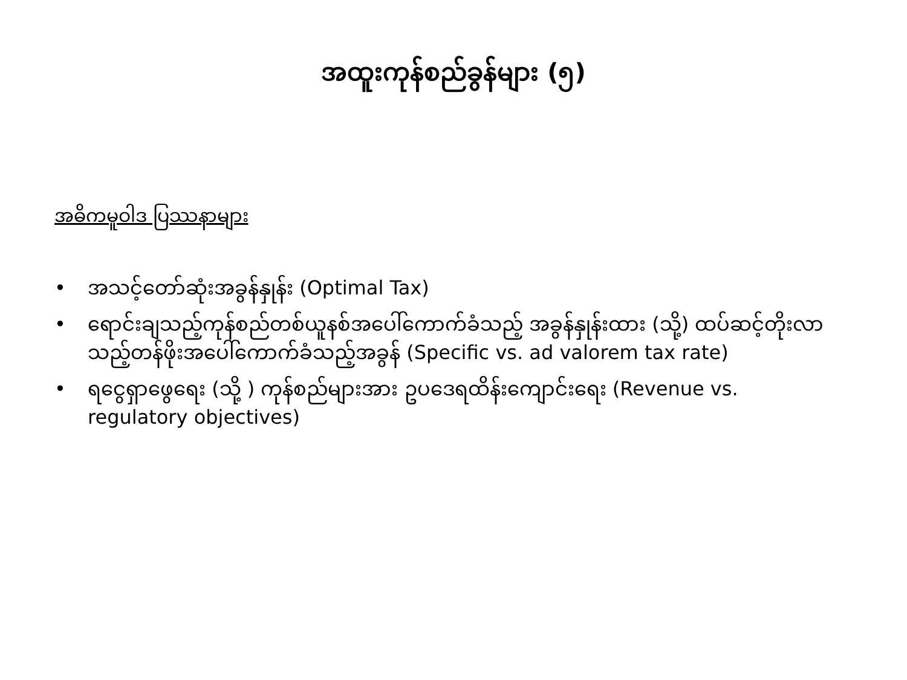အထူးကုန်စည်ခွန်များ (၅)
အဓိကမူဝါဒ ပြဿနာများ
• အသင့်တော်ဆုံးအခွန်နှုန်း (Optimal Tax)
• ရောင်းချသည့်ကုန်စည်တစ်ယူနစ်အပေါ်ကောက်ခံသည့် အခွန်နှုန်းထား (သို့) ထပ်ဆင့်တိုးလာသည့်တန်ဖိုးအပေါ်ကောက်ခံသည့်အခွန် (Specific vs. ad valorem tax rate)
• ရငွေရှာဖွေရေး (သို့ ) ကုန်စည်များအား ဥပဒေရထိန်းကျောင်းရေး (Revenue vs. regulatory objectives)